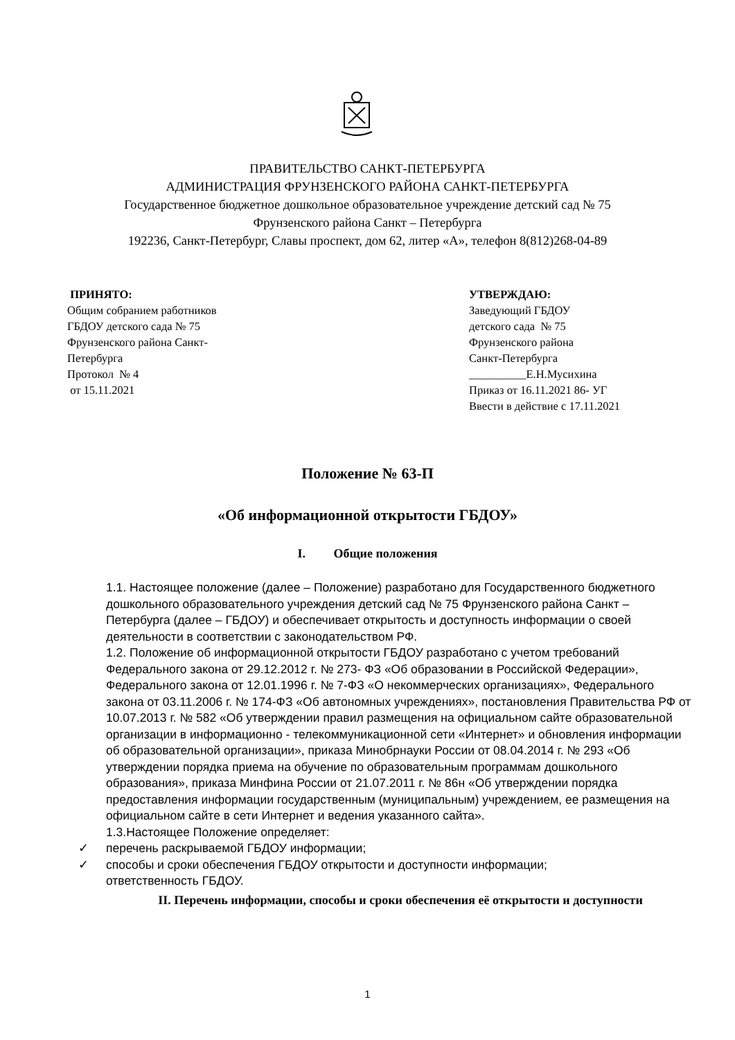ПРАВИТЕЛЬСТВО САНКТ-ПЕТЕРБУРГА
АДМИНИСТРАЦИЯ ФРУНЗЕНСКОГО РАЙОНА САНКТ-ПЕТЕРБУРГА
Государственное бюджетное дошкольное образовательное учреждение детский сад № 75
Фрунзенского района Санкт – Петербурга
192236, Санкт-Петербург, Славы проспект, дом 62, литер «А», телефон 8(812)268-04-89
ПРИНЯТО:
Общим собранием работников
ГБДОУ детского сада № 75
Фрунзенского района Санкт-
Петербурга
Протокол № 4
от 15.11.2021
УТВЕРЖДАЮ:
Заведующий ГБДОУ
детского сада № 75
Фрунзенского района
Санкт-Петербурга
__________Е.Н.Мусихина
Приказ от 16.11.2021 86- УГ
Ввести в действие с 17.11.2021
Положение № 63-П
«Об информационной открытости ГБДОУ»
I. Общие положения
1.1. Настоящее положение (далее – Положение) разработано для Государственного бюджетного дошкольного образовательного учреждения детский сад № 75 Фрунзенского района Санкт – Петербурга (далее – ГБДОУ) и обеспечивает открытость и доступность информации о своей деятельности в соответствии с законодательством РФ.
1.2. Положение об информационной открытости ГБДОУ разработано с учетом требований Федерального закона от 29.12.2012 г. № 273- ФЗ «Об образовании в Российской Федерации», Федерального закона от 12.01.1996 г. № 7-ФЗ «О некоммерческих организациях», Федерального закона от 03.11.2006 г. № 174-ФЗ «Об автономных учреждениях», постановления Правительства РФ от 10.07.2013 г. № 582 «Об утверждении правил размещения на официальном сайте образовательной организации в информационно - телекоммуникационной сети «Интернет» и обновления информации об образовательной организации», приказа Минобрнауки России от 08.04.2014 г. № 293 «Об утверждении порядка приема на обучение по образовательным программам дошкольного образования», приказа Минфина России от 21.07.2011 г. № 86н «Об утверждении порядка предоставления информации государственным (муниципальным) учреждением, ее размещения на официальном сайте в сети Интернет и ведения указанного сайта».
1.3.Настоящее Положение определяет:
✓ перечень раскрываемой ГБДОУ информации;
✓ способы и сроки обеспечения ГБДОУ открытости и доступности информации;
ответственность ГБДОУ.
II. Перечень информации, способы и сроки обеспечения её открытости и доступности
1